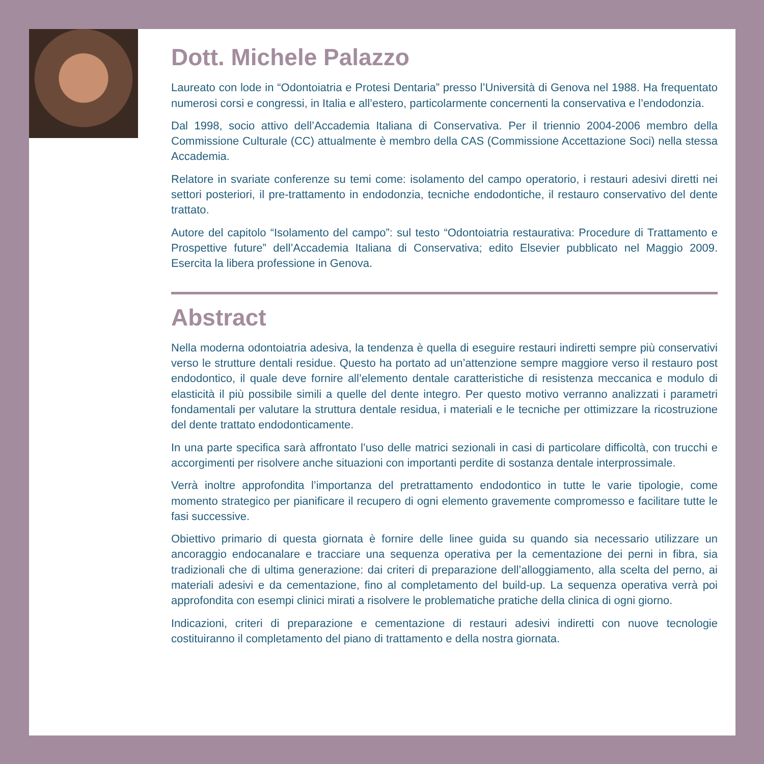Dott. Michele Palazzo
Laureato con lode in “Odontoiatria e Protesi Dentaria” presso l’Università di Genova nel 1988. Ha frequentato numerosi corsi e congressi, in Italia e all’estero, particolarmente concernenti la conservativa e l’endodonzia.
Dal 1998, socio attivo dell’Accademia Italiana di Conservativa. Per il triennio 2004-2006 membro della Commissione Culturale (CC) attualmente è membro della CAS (Commissione Accettazione Soci) nella stessa Accademia.
Relatore in svariate conferenze su temi come: isolamento del campo operatorio, i restauri adesivi diretti nei settori posteriori, il pre-trattamento in endodonzia, tecniche endodontiche, il restauro conservativo del dente trattato.
Autore del capitolo “Isolamento del campo”: sul testo “Odontoiatria restaurativa: Procedure di Trattamento e Prospettive future” dell’Accademia Italiana di Conservativa; edito Elsevier pubblicato nel Maggio 2009. Esercita la libera professione in Genova.
Abstract
Nella moderna odontoiatria adesiva, la tendenza è quella di eseguire restauri indiretti sempre più conservativi verso le strutture dentali residue. Questo ha portato ad un’attenzione sempre maggiore verso il restauro post endodontico, il quale deve fornire all’elemento dentale caratteristiche di resistenza meccanica e modulo di elasticità il più possibile simili a quelle del dente integro. Per questo motivo verranno analizzati i parametri fondamentali per valutare la struttura dentale residua, i materiali e le tecniche per ottimizzare la ricostruzione del dente trattato endodonticamente.
In una parte specifica sarà affrontato l’uso delle matrici sezionali in casi di particolare difficoltà, con trucchi e accorgimenti per risolvere anche situazioni con importanti perdite di sostanza dentale interprossimale.
Verrà inoltre approfondita l’importanza del pretrattamento endodontico in tutte le varie tipologie, come momento strategico per pianificare il recupero di ogni elemento gravemente compromesso e facilitare tutte le fasi successive.
Obiettivo primario di questa giornata è fornire delle linee guida su quando sia necessario utilizzare un ancoraggio endocanalare e tracciare una sequenza operativa per la cementazione dei perni in fibra, sia tradizionali che di ultima generazione: dai criteri di preparazione dell’alloggiamento, alla scelta del perno, ai materiali adesivi e da cementazione, fino al completamento del build-up. La sequenza operativa verrà poi approfondita con esempi clinici mirati a risolvere le problematiche pratiche della clinica di ogni giorno.
Indicazioni, criteri di preparazione e cementazione di restauri adesivi indiretti con nuove tecnologie costituiranno il completamento del piano di trattamento e della nostra giornata.